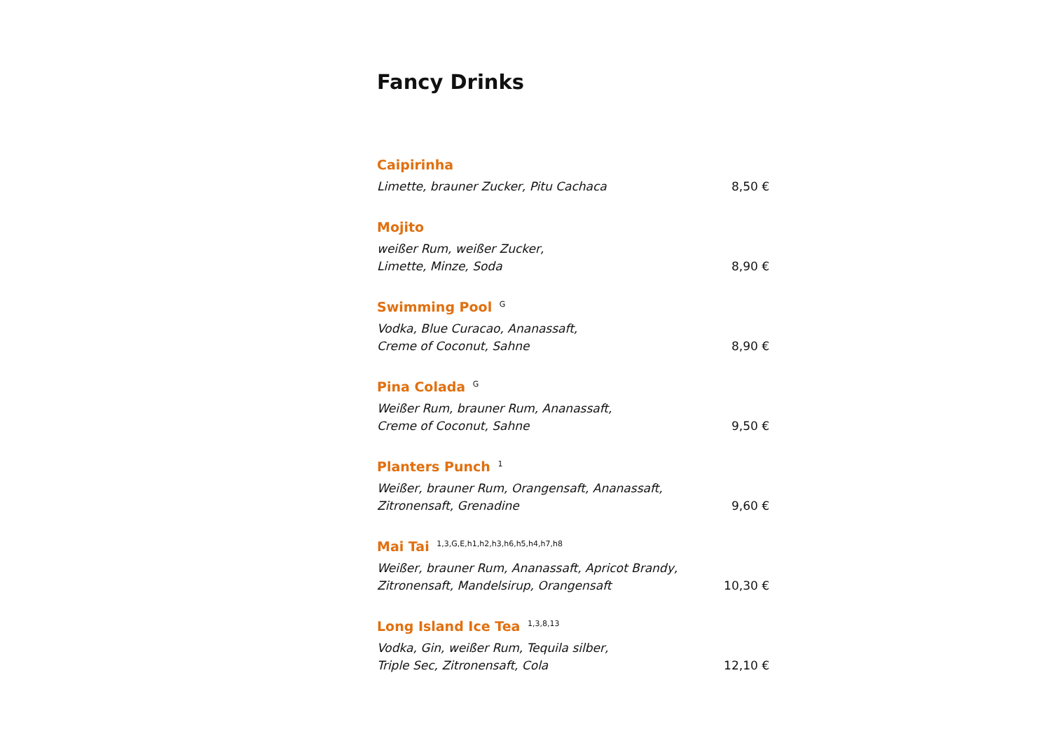Fancy Drinks
Caipirinha
Limette, brauner Zucker, Pitu Cachaca
8,50 €
Mojito
weißer Rum, weißer Zucker,
Limette, Minze, Soda
8,90 €
Swimming Pool <sup>G</sup>
Vodka, Blue Curacao, Ananassaft,
Creme of Coconut, Sahne
8,90 €
Pina Colada <sup>G</sup>
Weißer Rum, brauner Rum, Ananassaft,
Creme of Coconut, Sahne
9,50 €
Planters Punch <sup>1</sup>
Weißer, brauner Rum, Orangensaft, Ananassaft,
Zitronensaft, Grenadine
9,60 €
Mai Tai <sup>1,3,G,E,h1,h2,h3,h6,h5,h4,h7,h8</sup>
Weißer, brauner Rum, Ananassaft, Apricot Brandy,
Zitronensaft, Mandelsirup, Orangensaft
10,30 €
Long Island Ice Tea <sup>1,3,8,13</sup>
Vodka, Gin, weißer Rum, Tequila silber,
Triple Sec, Zitronensaft, Cola
12,10 €